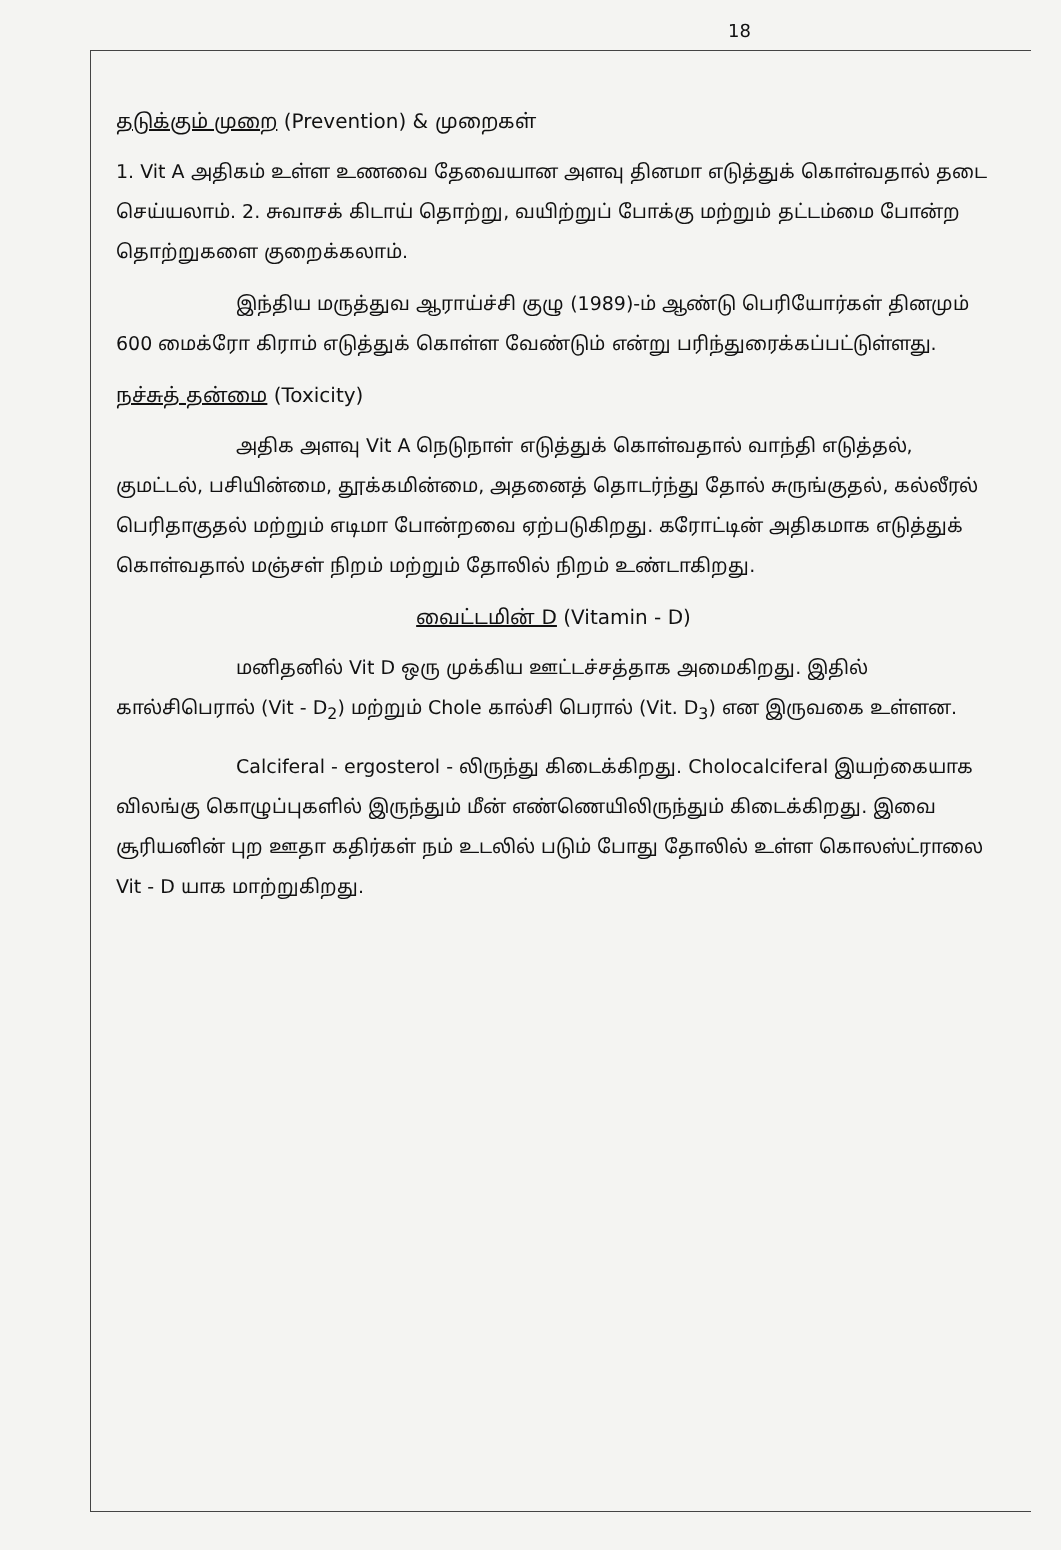18
தடுக்கும் முறை (Prevention) & முறைகள்
1. Vit A அதிகம் உள்ள உணவை தேவையான அளவு தினமா எடுத்துக் கொள்வதால் தடை செய்யலாம். 2. சுவாசக் கிடாய் தொற்று, வயிற்றுப் போக்கு மற்றும் தட்டம்மை போன்ற தொற்றுகளை குறைக்கலாம்.
இந்திய மருத்துவ ஆராய்ச்சி குழு (1989)-ம் ஆண்டு பெரியோர்கள் தினமும் 600 மைக்ரோ கிராம் எடுத்துக் கொள்ள வேண்டும் என்று பரிந்துரைக்கப்பட்டுள்ளது.
நச்சுத் தன்மை (Toxicity)
அதிக அளவு Vit A நெடுநாள் எடுத்துக் கொள்வதால் வாந்தி எடுத்தல், குமட்டல், பசியின்மை, தூக்கமின்மை, அதனைத் தொடர்ந்து தோல் சுருங்குதல், கல்லீரல் பெரிதாகுதல் மற்றும் எடிமா போன்றவை ஏற்படுகிறது. கரோட்டின் அதிகமாக எடுத்துக் கொள்வதால் மஞ்சள் நிறம் மற்றும் தோலில் நிறம் உண்டாகிறது.
வைட்டமின் D (Vitamin - D)
மனிதனில் Vit D ஒரு முக்கிய ஊட்டச்சத்தாக அமைகிறது. இதில் கால்சிபெரால் (Vit - D<sub>2</sub>) மற்றும் Chole கால்சி பெரால் (Vit. D<sub>3</sub>) என இருவகை உள்ளன.
Calciferal - ergosterol - லிருந்து கிடைக்கிறது. Cholocalciferal இயற்கையாக விலங்கு கொழுப்புகளில் இருந்தும் மீன் எண்ணெயிலிருந்தும் கிடைக்கிறது. இவை சூரியனின் புற ஊதா கதிர்கள் நம் உடலில் படும் போது தோலில் உள்ள கொலஸ்ட்ராலை Vit - D யாக மாற்றுகிறது.